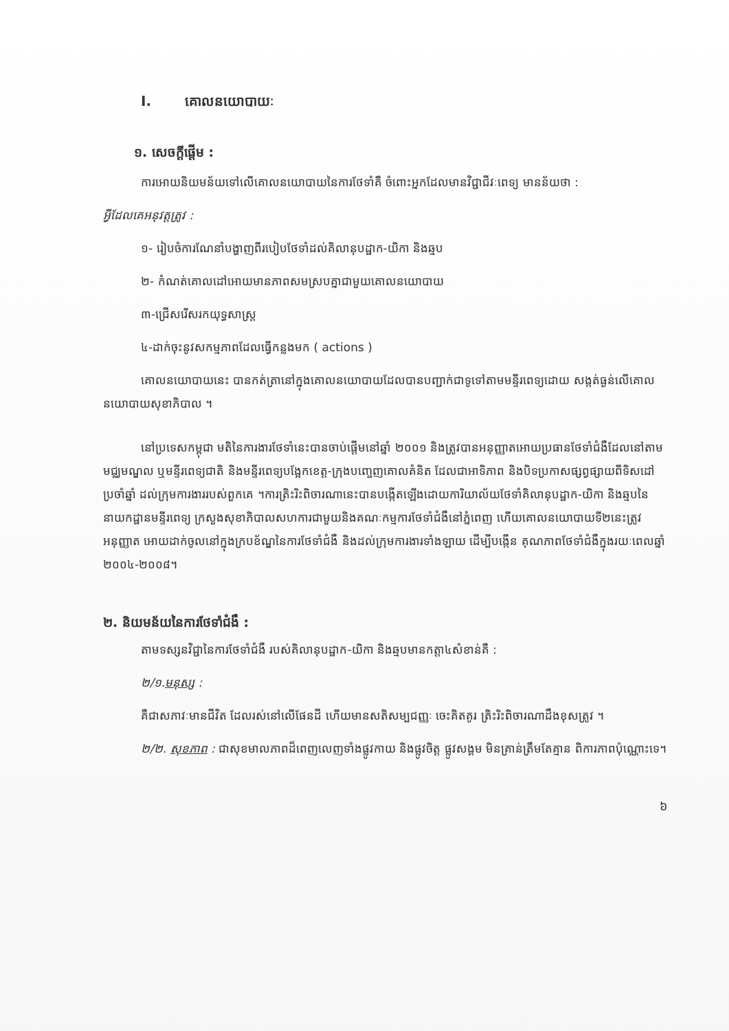I. គោលនយោបាយៈ
១. សេចក្ដីផ្ដើម :
ការអោយនិយមន័យទៅលើគោលនយោបាយនៃការថែទាំគឺ ចំពោះអ្នកដែលមានវិជ្ជាជីវៈពេទ្យ មានន័យថា :
អ្វីដែលគេអនុវត្តត្រូវ :
១- រៀបចំការណែនាំបង្ហាញពីរបៀបថែទាំដល់គិលានុបដ្ឋាក-យិកា និងឆ្មប
២- កំណត់គោលដៅអោយមានភាពសមស្របគ្នាជាមួយគោលនយោបាយ
៣-ជ្រើសរើសរកយុទ្ធសាស្ត្រ
៤-ដាក់ចុះនូវសកម្មភាពដែលធ្វើកន្លងមក ( actions )
គោលនយោបាយនេះ បានកត់ត្រានៅក្នុងគោលនយោបាយដែលបានបញ្ជាក់ជាទូទៅតាមមន្ទីរពេទ្យដោយ សង្កត់ធ្ងន់លើគោលនយោបាយសុខាភិបាល ។
នៅប្រទេសកម្ពុជា មតិនៃការងារថែទាំនេះបានចាប់ផ្ដើមនៅឆ្នាំ ២០០១ និងត្រូវបានអនុញ្ញាតអោយប្រធានថែទាំជំងឺដែលនៅតាមមជ្ឈមណ្ឌល ឬមន្ទីរពេទ្យជាតិ និងមន្ទីរពេទ្យបង្អែកខេត្ត-ក្រុងបញ្ចេញគោលគំនិត ដែលជាអាទិភាព និងបិទប្រកាសផ្សព្វផ្សាយពីទិសដៅប្រចាំឆ្នាំ ដល់ក្រុមការងាររបស់ពួកគេ ។ការត្រិះរិះពិចារណានេះបានបង្កើតឡើងដោយការិយាល័យថែទាំគិលានុបដ្ឋាក-យិកា និងឆ្មបនៃនាយកដ្ឋានមន្ទីរពេទ្យ ក្រសួងសុខាភិបាលសហការជាមួយនិងគណៈកម្មការថែទាំជំងឺនៅភ្នំពេញ ហើយគោលនយោបាយទី២នេះត្រូវអនុញ្ញាត អោយដាក់ចូលនៅក្នុងក្របខ័ណ្ឌនៃការថែទាំជំងឺ និងដល់ក្រុមការងារទាំងឡាយ ដើម្បីបង្កើន គុណភាពថែទាំជំងឺក្នុងរយៈពេលឆ្នាំ ២០០៤-២០០៨។
២. និយមន័យនៃការថែទាំជំងឺ :
តាមទស្សនវិជ្ជានៃការថែទាំជំងឺ របស់គិលានុបដ្ឋាក-យិកា និងឆ្មបមានកត្តា៤សំខាន់គឺ :
២/១.មនុស្ស :
គឺជាសភាវៈមានជីវិត ដែលរស់នៅលើផែនដី ហើយមានសតិសម្បជញ្ញៈ ចេះគិតគូរ ត្រិះរិះពិចារណាដឹងខុសត្រូវ ។
២/២. សុខភាព : ជាសុខមាលភាពដ៏ពេញលេញទាំងផ្លូវកាយ និងផ្លូវចិត្ត ផ្លូវសង្គម មិនគ្រាន់ត្រឹមតែគ្មាន ពិការភាពប៉ុណ្ណោះទេ។
៦